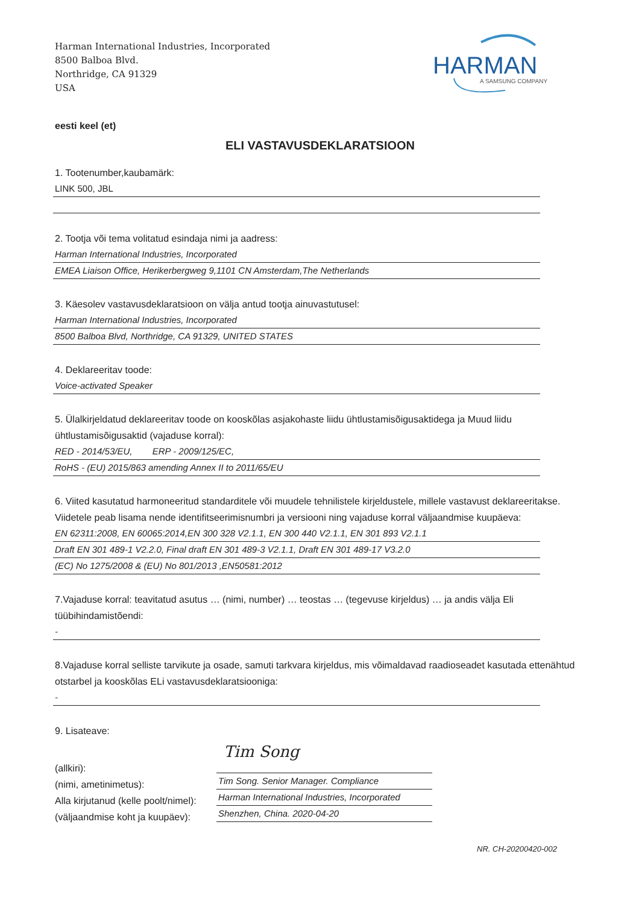Harman International Industries, Incorporated
8500 Balboa Blvd.
Northridge, CA 91329
USA
HARMAN
A SAMSUNG COMPANY
eesti keel (et)
ELI VASTAVUSDEKLARATSIOON
1. Tootenumber,kaubamärk:
LINK 500, JBL
2. Tootja või tema volitatud esindaja nimi ja aadress:
Harman International Industries, Incorporated
EMEA Liaison Office, Herikerbergweg 9,1101 CN Amsterdam,The Netherlands
3. Käesolev vastavusdeklaratsioon on välja antud tootja ainuvastutusel:
Harman International Industries, Incorporated
8500 Balboa Blvd, Northridge, CA 91329, UNITED STATES
4. Deklareeritav toode:
Voice-activated Speaker
5. Ülalkirjeldatud deklareeritav toode on kooskõlas asjakohaste liidu ühtlustamisõigusaktidega ja Muud liidu ühtlustamisõigusaktid (vajaduse korral):
RED - 2014/53/EU, ERP - 2009/125/EC,
RoHS - (EU) 2015/863 amending Annex II to 2011/65/EU
6. Viited kasutatud harmoneeritud standarditele või muudele tehnilistele kirjeldustele, millele vastavust deklareeritakse. Viidetele peab lisama nende identifitseerimisnumbri ja versiooni ning vajaduse korral väljaandmise kuupäeva:
EN 62311:2008, EN 60065:2014,EN 300 328 V2.1.1, EN 300 440 V2.1.1, EN 301 893 V2.1.1
Draft EN 301 489-1 V2.2.0, Final draft EN 301 489-3 V2.1.1, Draft EN 301 489-17 V3.2.0
(EC) No 1275/2008 & (EU) No 801/2013 ,EN50581:2012
7.Vajaduse korral: teavitatud asutus … (nimi, number) … teostas … (tegevuse kirjeldus) … ja andis välja Eli tüübihindamistõendi:
-
8.Vajaduse korral selliste tarvikute ja osade, samuti tarkvara kirjeldus, mis võimaldavad raadioseadet kasutada ettenähtud otstarbel ja kooskõlas ELi vastavusdeklaratsiooniga:
-
9. Lisateave:
(allkiri):
(nimi, ametinimetus):
Alla kirjutanud (kelle poolt/nimel):
(väljaandmise koht ja kuupäev):
Tim Song
Tim Song. Senior Manager. Compliance
Harman International Industries, Incorporated
Shenzhen, China. 2020-04-20
NR. CH-20200420-002